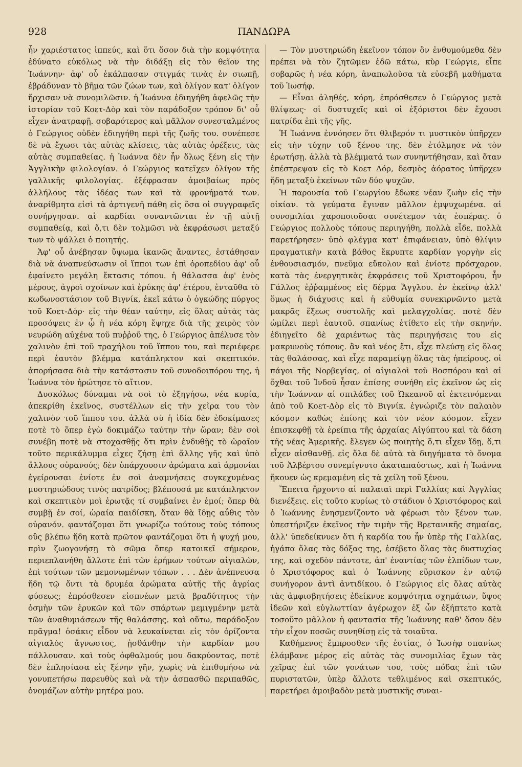928 ΠΑΝΔΩΡΑ
ἦν χαριέστατος ἱππεύς, καὶ ὅτι ὅσον διὰ τὴν κομψότητα ἐδύνατο εὐκόλως νὰ τὴν διδάξῃ εἰς τὸν θεῖον της Ἰωάννην· ἀφ' οὗ ἐκάλπασαν στιγμάς τινὰς ἐν σιωπῇ, ἐβράδυναν τὸ βῆμα τῶν ζώων των, καὶ ὀλίγον κατ' ὀλίγον ἤρχισαν νὰ συνομιλῶσιν. ἡ Ἰωάννα ἐδιηγήθη ἀφελῶς τὴν ἱστορίαν τοῦ Κοετ-Δὸρ καὶ τὸν παράδοξον τρόπον δι' οὗ εἶχεν ἀνατραφῇ. σοβαρότερος καὶ μᾶλλον συνεσταλμένος ὁ Γεώργιος οὐδὲν ἐδιηγήθη περὶ τῆς ζωῆς του. συνέπεσε δὲ νὰ ἔχωσι τὰς αὐτὰς κλίσεις, τὰς αὐτὰς ὀρέξεις, τὰς αὐτὰς συμπαθείας. ἡ Ἰωάννα δὲν ἦν ὅλως ξένη εἰς τὴν Ἀγγλικὴν φιλολογίαν. ὁ Γεώργιος κατεῖχεν ὀλίγον τῆς γαλλικῆς φιλολογίας. ἐξέφρασαν ἀμοιβαίως πρὸς ἀλλήλους τὰς ἰδέας των καὶ τὰ φρονήματά των. ἀναρίθμητα εἰσὶ τὰ ἀρτιγενῆ πάθη εἰς ὅσα οἱ συγγραφεῖς συνήργησαν. αἱ καρδίαι συναντῶνται ἐν τῇ αὐτῇ συμπαθείᾳ, καὶ ὅ,τι δὲν τολμῶσι νὰ ἐκφράσωσι μεταξύ των τὸ ψάλλει ὁ ποιητής.
Ἀφ' οὗ ἀνέβησαν ὕψωμα ἱκανῶς ἄναντες, ἐστάθησαν διὰ νὰ ἀναπνεύσωσιν οἱ ἵπποι των ἐπὶ ὀροπεδίου ἀφ' οὗ ἐφαίνετο μεγάλη ἔκτασις τόπου. ἡ θάλασσα ἀφ' ἑνὸς μέρους, ἀγροὶ σχοίνων καὶ ἐρύκης ἀφ' ἑτέρου, ἐνταῦθα τὸ κωδωνοστάσιον τοῦ Βιγνίκ, ἐκεῖ κάτω ὁ ὀγκώδης πύργος τοῦ Κοετ-Δὸρ· εἰς τὴν θέαν ταύτην, εἰς ὅλας αὐτὰς τὰς προσόψεις ἐν ᾧ ἡ νέα κόρη ἔψηχε διὰ τῆς χειρὸς τὸν νευρώδη αὐχένα τοῦ πυῤῥοῦ της, ὁ Γεώργιος ἀπέλυσε τὸν χαλινὸν ἐπὶ τοῦ τραχήλου τοῦ ἵππου του, καὶ περιέφερε περὶ ἑαυτὸν βλέμμα κατάπληκτον καὶ σκεπτικόν. ἀπορήσασα διὰ τὴν κατάστασιν τοῦ συνοδοιπόρου της, ἡ Ἰωάννα τὸν ἠρώτησε τὸ αἴτιον.
Δυσκόλως δύναμαι νὰ σοὶ τὸ ἐξηγήσω, νέα κυρία, ἀπεκρίθη ἐκεῖνος, συστέλλων εἰς τὴν χεῖρα του τὸν χαλινὸν τοῦ ἵππου του. ἀλλὰ σὺ ἡ ἰδία δὲν ἐδοκίμασες ποτὲ τὸ ὅπερ ἐγὼ δοκιμάζω ταύτην τὴν ὥραν; δὲν σοὶ συνέβη ποτὲ νὰ στοχασθῇς ὅτι πρὶν ἐνδυθῇς τὸ ὡραῖον τοῦτο περικάλυμμα εἶχες ζήσῃ ἐπὶ ἄλλης γῆς καὶ ὑπὸ ἄλλους οὐρανούς; δὲν ὑπάρχουσιν ἀρώματα καὶ ἁρμονίαι ἐγείρουσαι ἐνίοτε ἐν σοὶ ἀναμνήσεις συγκεχυμένας μυστηριώδους τινὸς πατρίδος; βλέπουσά με κατάπληκτον καὶ σκεπτικὸν μοὶ ἐρωτᾷς τί συμβαίνει ἐν ἐμοί; ὅπερ θὰ συμβῇ ἐν σοί, ὡραία παιδίσκη, ὅταν θὰ ἴδῃς αὖθις τὸν οὐρανόν. φαντάζομαι ὅτι γνωρίζω τούτους τοὺς τόπους οὓς βλέπω ἤδη κατὰ πρῶτον φαντάζομαι ὅτι ἡ ψυχή μου, πρὶν ζωογονήσῃ τὸ σῶμα ὅπερ κατοικεῖ σήμερον, περιεπλανήθη ἄλλοτε ἐπὶ τῶν ἐρήμων τούτων αἰγιαλῶν, ἐπὶ τούτων τῶν μεμονωμένων τόπων . . . Δὲν ἀνέπνευσα ἤδη τῷ ὄντι τὰ δρυμέα ἀρώματα αὐτῆς τῆς ἀγρίας φύσεως; ἐπρόσθεσεν εἰσπνέων μετὰ βραδύτητος τὴν ὀσμὴν τῶν ἐρυκῶν καὶ τῶν σπάρτων μεμιγμένην μετὰ τῶν ἀναθυμιάσεων τῆς θαλάσσης. καὶ οὕτω, παράδοξον πρᾶγμα! ὁσάκις εἶδον νὰ λευκαίνεται εἰς τὸν ὁρίζοντα αἰγιαλὸς ἄγνωστος, ᾐσθάνθην τὴν καρδίαν μου πάλλουσαν. καὶ τοὺς ὀφθαλμούς μου δακρύοντας, ποτὲ δὲν ἐπλησίασα εἰς ξένην γῆν, χωρὶς νὰ ἐπιθυμήσω νὰ γονυπετήσω παρευθὺς καὶ νὰ τὴν ἀσπασθῶ περιπαθῶς, ὀνομάζων αὐτὴν μητέρα μου.
— Τὸν μυστηριώδη ἐκεῖνον τόπον ὃν ἐνθυμούμεθα δὲν πρέπει νὰ τὸν ζητῶμεν ἐδῶ κάτω, κὺρ Γεώργιε, εἶπε σοβαρῶς ἡ νέα κόρη, ἀναπωλοῦσα τὰ εὐσεβῆ μαθήματα τοῦ Ἰωσήφ.
— Εἶναι ἀληθές, κόρη, ἐπρόσθεσεν ὁ Γεώργιος μετὰ θλίψεως· οἱ δυστυχεῖς καὶ οἱ ἐξόριστοι δὲν ἔχουσι πατρίδα ἐπὶ τῆς γῆς.
Ἡ Ἰωάννα ἐννόησεν ὅτι θλιβερόν τι μυστικὸν ὑπῆρχεν εἰς τὴν τύχην τοῦ ξένου της. δὲν ἐτόλμησε νὰ τὸν ἐρωτήσῃ. ἀλλὰ τὰ βλέμματά των συνηντήθησαν, καὶ ὅταν ἐπέστρεψαν εἰς τὸ Κοετ Δόρ, δεσμὸς ἀόρατος ὑπῆρχεν ἤδη μεταξὺ ἐκείνων τῶν δύο ψυχῶν.
Ἡ παρουσία τοῦ Γεωργίου ἔδωκε νέαν ζωὴν εἰς τὴν οἰκίαν. τὰ γεύματα ἔγιναν μᾶλλον ἐμψυχωμένα. αἱ συνομιλίαι χαροποιοῦσαι συνέτεμον τὰς ἑσπέρας. ὁ Γεώργιος πολλοὺς τόπους περιηγήθη, πολλὰ εἶδε, πολλὰ παρετήρησεν· ὑπὸ φλέγμα κατ' ἐπιφάνειαν, ὑπὸ θλίψιν πραγματικὴν κατὰ βάθος ἔκρυπτε καρδίαν γοργὴν εἰς ἐνθουσιασμόν, πνεῦμα εὔκολον καὶ ἐνίοτε πρόσχαρον. κατὰ τὰς ἐνεργητικὰς ἐκφράσεις τοῦ Χριστοφόρου, ἦν Γάλλος ἐῤῥαμμένος εἰς δέρμα Ἄγγλου. ἐν ἐκείνῳ ἀλλ' ὅμως ἡ διάχυσις καὶ ἡ εὐθυμία συνεκιρνῶντο μετὰ μακρᾶς ἕξεως συστολῆς καὶ μελαγχολίας. ποτὲ δὲν ὡμίλει περὶ ἑαυτοῦ. σπανίως ἐτίθετο εἰς τὴν σκηνήν. ἐδιηγεῖτο δὲ χαριέντως τὰς περιηγήσεις του εἰς μακρυνοὺς τόπους. ἂν καὶ νέος ἔτι, εἶχε πλεύσῃ εἰς ὅλας τὰς θαλάσσας, καὶ εἶχε παραμείψῃ ὅλας τὰς ἠπείρους. οἱ πάγοι τῆς Νορβεγίας, οἱ αἰγιαλοὶ τοῦ Βοσπόρου καὶ αἱ ὄχθαι τοῦ Ἰνδοῦ ἦσαν ἐπίσης συνήθη εἰς ἐκεῖνον ὡς εἰς τὴν Ἰωάνναν αἱ σπιλάδες τοῦ Ὠκεανοῦ αἱ ἐκτεινόμεναι ἀπὸ τοῦ Κοετ-Δὸρ εἰς τὸ Βιγνίκ. ἐγνώριζε τὸν παλαιὸν κόσμον καθὼς ἐπίσης καὶ τὸν νέον κόσμον. εἶχεν ἐπισκεφθῇ τὰ ἐρείπια τῆς ἀρχαίας Αἰγύπτου καὶ τὰ δάση τῆς νέας Ἀμερικῆς. ἔλεγεν ὡς ποιητὴς ὅ,τι εἶχεν ἴδῃ, ὅ,τι εἶχεν αἰσθανθῇ. εἰς ὅλα δὲ αὐτὰ τὰ διηγήματα τὸ ὄνομα τοῦ Ἀλβέρτου συνεμίγνυτο ἀκαταπαύστως, καὶ ἡ Ἰωάννα ἤκουεν ὡς κρεμαμένη εἰς τὰ χείλη τοῦ ξένου.
Ἔπειτα ἤρχοντο αἱ παλαιαὶ περὶ Γαλλίας καὶ Ἀγγλίας διενέξεις. εἰς τοῦτο κυρίως τὸ στάδιον ὁ Χριστόφορος καὶ ὁ Ἰωάννης ἐνησμενίζοντο νὰ φέρωσι τὸν ξένον των. ὑπεστήριζεν ἐκεῖνος τὴν τιμὴν τῆς Βρετανικῆς σημαίας, ἀλλ' ὑπεδείκνυεν ὅτι ἡ καρδία του ἦν ὑπὲρ τῆς Γαλλίας, ἠγάπα ὅλας τὰς δόξας της, ἐσέβετο ὅλας τὰς δυστυχίας της, καὶ σχεδὸν πάντοτε, ἀπ' ἐναντίας τῶν ἐλπίδων των, ὁ Χριστόφορος καὶ ὁ Ἰωάννης εὕρισκον ἐν αὐτῷ συνήγορον ἀντὶ ἀντιδίκου. ὁ Γεώργιος εἰς ὅλας αὐτὰς τὰς ἀμφισβητήσεις ἐδείκνυε κομψότητα σχημάτων, ὕψος ἰδεῶν καὶ εὐγλωττίαν ἀγέρωχον ἐξ ὧν ἐξήπτετο κατὰ τοσοῦτο μᾶλλον ἡ φαντασία τῆς Ἰωάννης καθ' ὅσον δὲν τὴν εἶχον ποσῶς συνηθίσῃ εἰς τὰ τοιαῦτα.
Καθήμενος ἔμπροσθεν τῆς ἑστίας, ὁ Ἰωσὴφ σπανίως ἐλάμβανε μέρος εἰς αὐτὰς τὰς συνομιλίας ἔχων τὰς χεῖρας ἐπὶ τῶν γονάτων του, τοὺς πόδας ἐπὶ τῶν πυριστατῶν, ὑπὲρ ἄλλοτε τεθλιμένος καὶ σκεπτικός, παρετήρει ἀμοιβαδὸν μετὰ μυστικῆς συναι-